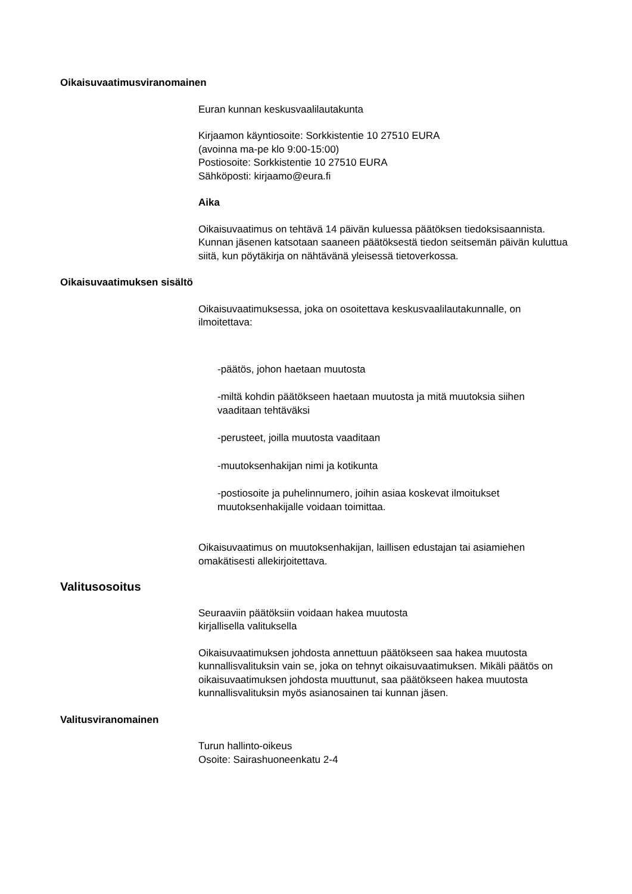Oikaisuvaatimusviranomainen
Euran kunnan keskusvaalilautakunta
Kirjaamon käyntiosoite: Sorkkistentie 10 27510 EURA
(avoinna ma-pe klo 9:00-15:00)
Postiosoite: Sorkkistentie 10 27510 EURA
Sähköposti: kirjaamo@eura.fi
Aika
Oikaisuvaatimus on tehtävä 14 päivän kuluessa päätöksen tiedoksisaannista.
Kunnan jäsenen katsotaan saaneen päätöksestä tiedon seitsemän päivän kuluttua siitä, kun pöytäkirja on nähtävänä yleisessä tietoverkossa.
Oikaisuvaatimuksen sisältö
Oikaisuvaatimuksessa, joka on osoitettava keskusvaalilautakunnalle, on ilmoitettava:
-päätös, johon haetaan muutosta
-miltä kohdin päätökseen haetaan muutosta ja mitä muutoksia siihen vaaditaan tehtäväksi
-perusteet, joilla muutosta vaaditaan
-muutoksenhakijan nimi ja kotikunta
-postiosoite ja puhelinnumero, joihin asiaa koskevat ilmoitukset muutoksenhakijalle voidaan toimittaa.
Oikaisuvaatimus on muutoksenhakijan, laillisen edustajan tai asiamiehen omakätisesti allekirjoitettava.
Valitusosoitus
Seuraaviin päätöksiin voidaan hakea muutosta
kirjallisella valituksella
Oikaisuvaatimuksen johdosta annettuun päätökseen saa hakea muutosta kunnallisvalituksin vain se, joka on tehnyt oikaisuvaatimuksen. Mikäli päätös on oikaisuvaatimuksen johdosta muuttunut, saa päätökseen hakea muutosta kunnallisvalituksin myös asianosainen tai kunnan jäsen.
Valitusviranomainen
Turun hallinto-oikeus
Osoite: Sairashuoneenkatu 2-4